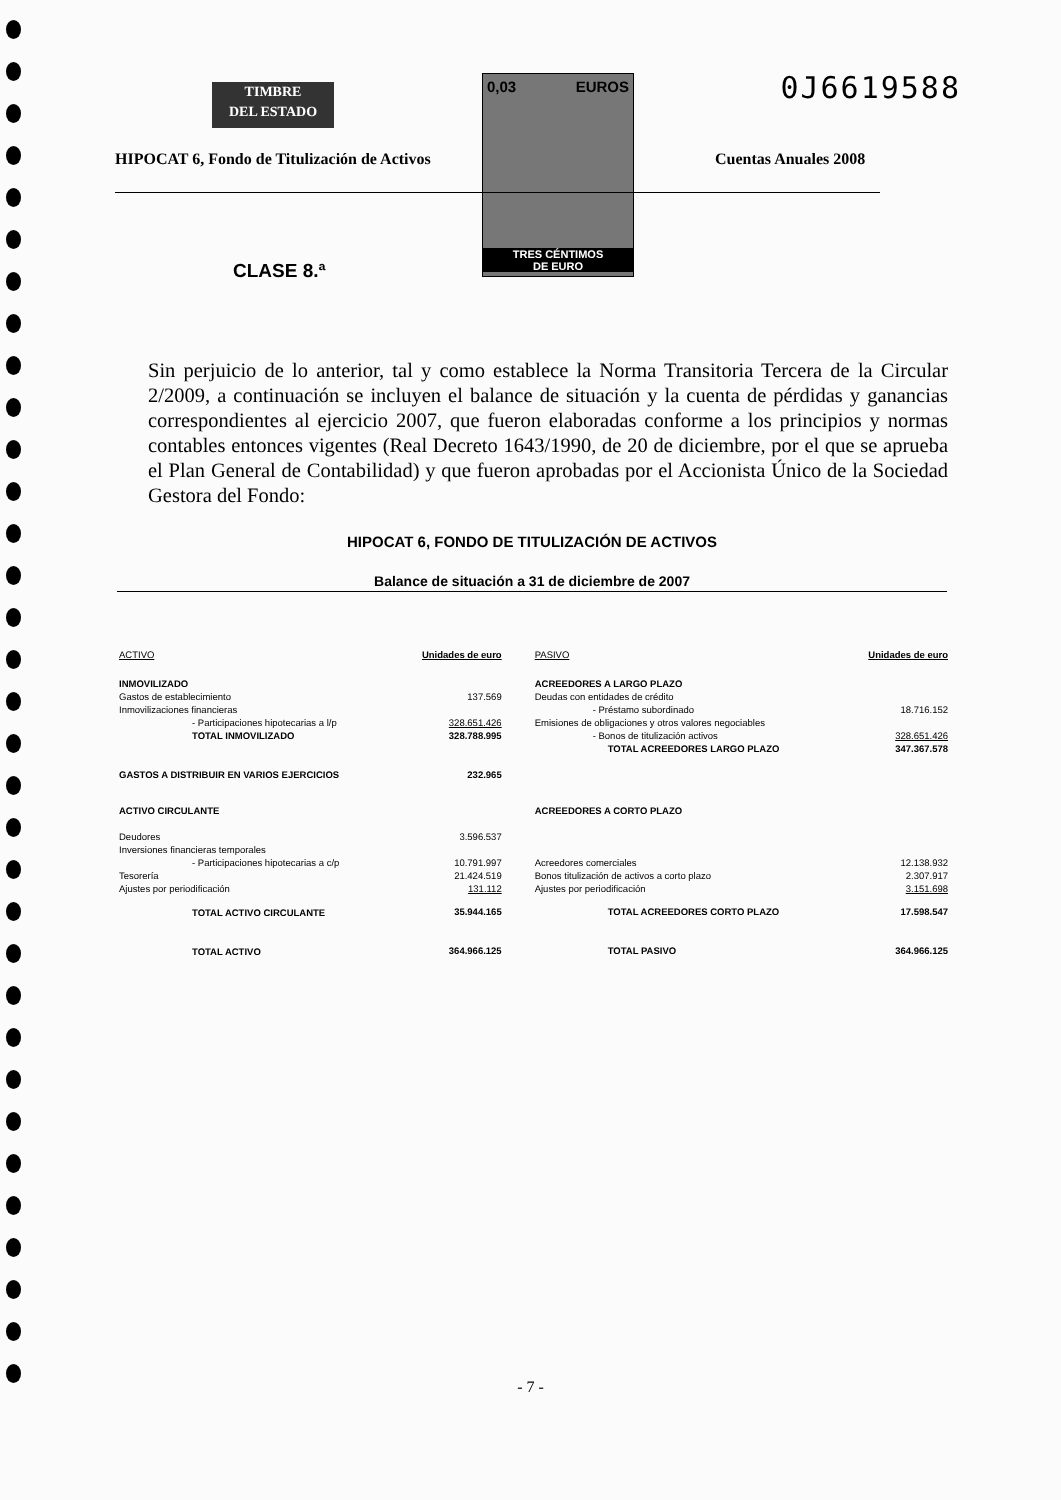TIMBRE
DEL ESTADO
0,03 EUROS
TRES CÉNTIMOS
DE EURO
0J6619588
HIPOCAT 6, Fondo de Titulización de Activos
Cuentas Anuales 2008
CLASE 8.ª
Sin perjuicio de lo anterior, tal y como establece la Norma Transitoria Tercera de la Circular 2/2009, a continuación se incluyen el balance de situación y la cuenta de pérdidas y ganancias correspondientes al ejercicio 2007, que fueron elaboradas conforme a los principios y normas contables entonces vigentes (Real Decreto 1643/1990, de 20 de diciembre, por el que se aprueba el Plan General de Contabilidad) y que fueron aprobadas por el Accionista Único de la Sociedad Gestora del Fondo:
HIPOCAT 6, FONDO DE TITULIZACIÓN DE ACTIVOS
Balance de situación a 31 de diciembre de 2007
| ACTIVO | Unidades de euro | | PASIVO | Unidades de euro |
| --- | --- | --- | --- | --- |
| INMOVILIZADO | | | ACREEDORES A LARGO PLAZO | |
| Gastos de establecimiento | 137.569 | | Deudas con entidades de crédito | |
| Inmovilizaciones financieras | | | - Préstamo subordinado | 18.716.152 |
| - Participaciones hipotecarias a l/p | 328.651.426 | | Emisiones de obligaciones y otros valores negociables | |
| TOTAL INMOVILIZADO | 328.788.995 | | - Bonos de titulización activos | 328.651.426 |
| | | | TOTAL ACREEDORES LARGO PLAZO | 347.367.578 |
| GASTOS A DISTRIBUIR EN VARIOS EJERCICIOS | 232.965 | | | |
| ACTIVO CIRCULANTE | | | ACREEDORES A CORTO PLAZO | |
| Deudores | 3.596.537 | | | |
| Inversiones financieras temporales | | | | |
| - Participaciones hipotecarias a c/p | 10.791.997 | | Acreedores comerciales | 12.138.932 |
| Tesorería | 21.424.519 | | Bonos titulización de activos a corto plazo | 2.307.917 |
| Ajustes por periodificación | 131.112 | | Ajustes por periodificación | 3.151.698 |
| TOTAL ACTIVO CIRCULANTE | 35.944.165 | | TOTAL ACREEDORES CORTO PLAZO | 17.598.547 |
| TOTAL ACTIVO | 364.966.125 | | TOTAL PASIVO | 364.966.125 |
- 7 -